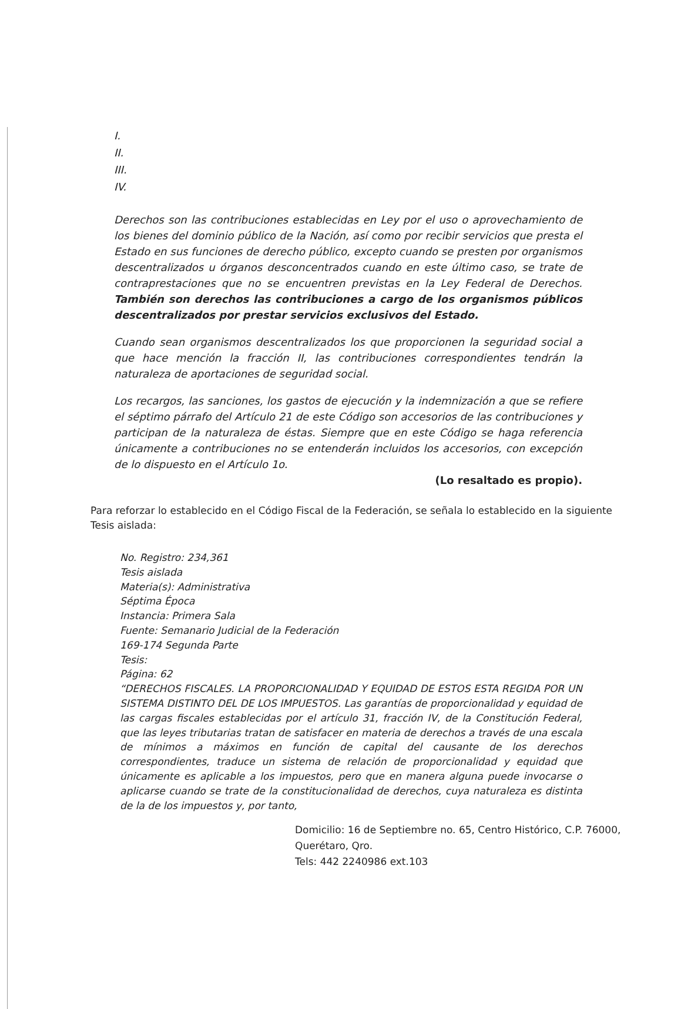I.
II.
III.
IV.
Derechos son las contribuciones establecidas en Ley por el uso o aprovechamiento de los bienes del dominio público de la Nación, así como por recibir servicios que presta el Estado en sus funciones de derecho público, excepto cuando se presten por organismos descentralizados u órganos desconcentrados cuando en este último caso, se trate de contraprestaciones que no se encuentren previstas en la Ley Federal de Derechos. También son derechos las contribuciones a cargo de los organismos públicos descentralizados por prestar servicios exclusivos del Estado.
Cuando sean organismos descentralizados los que proporcionen la seguridad social a que hace mención la fracción II, las contribuciones correspondientes tendrán la naturaleza de aportaciones de seguridad social.
Los recargos, las sanciones, los gastos de ejecución y la indemnización a que se refiere el séptimo párrafo del Artículo 21 de este Código son accesorios de las contribuciones y participan de la naturaleza de éstas. Siempre que en este Código se haga referencia únicamente a contribuciones no se entenderán incluidos los accesorios, con excepción de lo dispuesto en el Artículo 1o.
(Lo resaltado es propio).
Para reforzar lo establecido en el Código Fiscal de la Federación, se señala lo establecido en la siguiente Tesis aislada:
No. Registro: 234,361
Tesis aislada
Materia(s): Administrativa
Séptima Época
Instancia: Primera Sala
Fuente: Semanario Judicial de la Federación
169-174 Segunda Parte
Tesis:
Página: 62
“DERECHOS FISCALES. LA PROPORCIONALIDAD Y EQUIDAD DE ESTOS ESTA REGIDA POR UN SISTEMA DISTINTO DEL DE LOS IMPUESTOS. Las garantías de proporcionalidad y equidad de las cargas fiscales establecidas por el artículo 31, fracción IV, de la Constitución Federal, que las leyes tributarias tratan de satisfacer en materia de derechos a través de una escala de mínimos a máximos en función de capital del causante de los derechos correspondientes, traduce un sistema de relación de proporcionalidad y equidad que únicamente es aplicable a los impuestos, pero que en manera alguna puede invocarse o aplicarse cuando se trate de la constitucionalidad de derechos, cuya naturaleza es distinta de la de los impuestos y, por tanto,
Domicilio: 16 de Septiembre no. 65, Centro Histórico, C.P. 76000,
Querétaro, Qro.
Tels: 442 2240986 ext.103